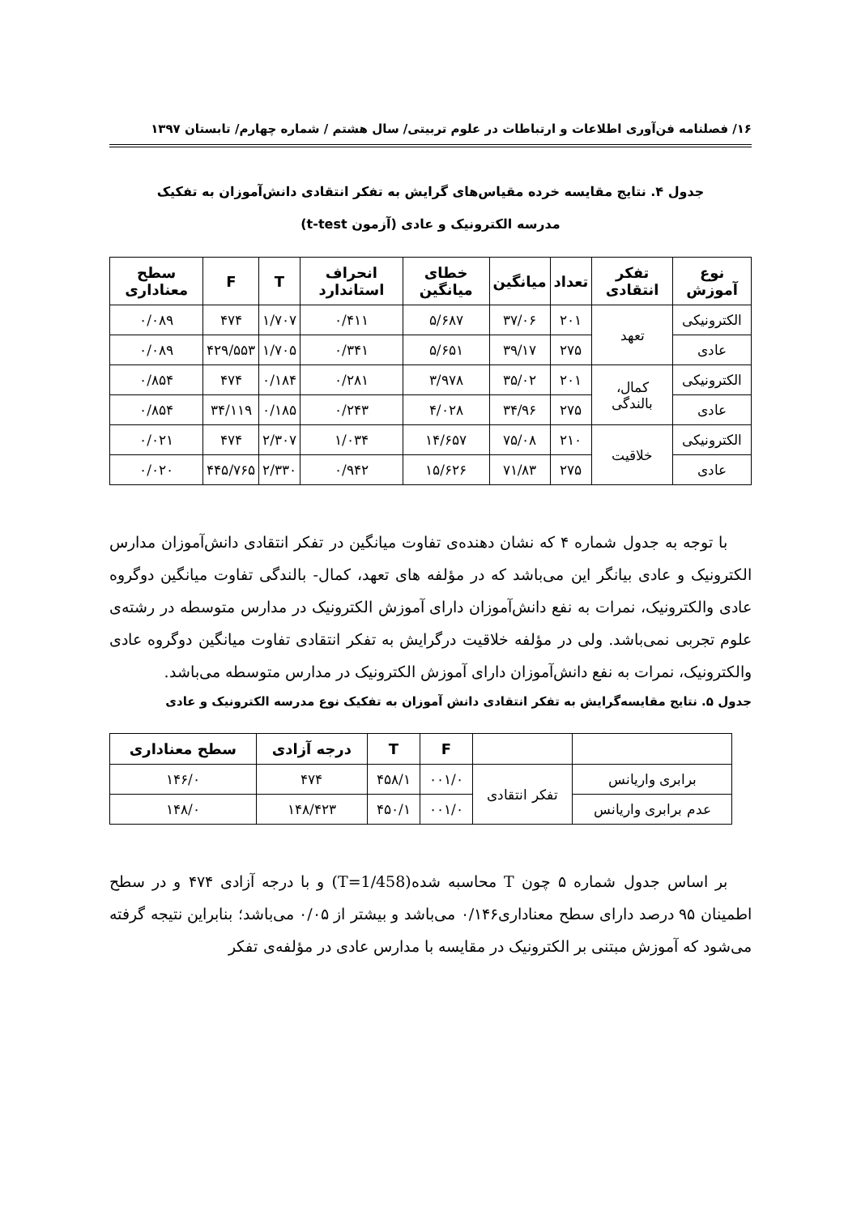۱۶/ فصلنامه فن‌آوری اطلاعات و ارتباطات در علوم تربیتی/ سال هشتم / شماره چهارم/ تابستان ۱۳۹۷
جدول ۴. نتایج مقایسه خرده مقیاس‌های گرایش به تفکر انتقادی دانش‌آموزان به تفکیک مدرسه الکترونیک و عادی (آزمون t-test)
| نوع آموزش | تفکر انتقادی | تعداد | میانگین | خطای میانگین | انحراف استاندارد | T | F | سطح معناداری |
| --- | --- | --- | --- | --- | --- | --- | --- | --- |
| الکترونیکی | تعهد | ۲۰۱ | ۳۷/۰۶ | ۵/۶۸۷ | ۰/۴۱۱ | ۱/۷۰۷ | ۴۷۴ | ۰/۰۸۹ |
| عادی | | ۲۷۵ | ۳۹/۱۷ | ۵/۶۵۱ | ۰/۳۴۱ | ۱/۷۰۵ | ۴۲۹/۵۵۳ | ۰/۰۸۹ |
| الکترونیکی | کمال، بالندگی | ۲۰۱ | ۳۵/۰۲ | ۳/۹۷۸ | ۰/۲۸۱ | ۰/۱۸۴ | ۴۷۴ | ۰/۸۵۴ |
| عادی | | ۲۷۵ | ۳۴/۹۶ | ۴/۰۲۸ | ۰/۲۴۳ | ۰/۱۸۵ | ۳۴/۱۱۹ | ۰/۸۵۴ |
| الکترونیکی | خلاقیت | ۲۱۰ | ۷۵/۰۸ | ۱۴/۶۵۷ | ۱/۰۳۴ | ۲/۳۰۷ | ۴۷۴ | ۰/۰۲۱ |
| عادی | | ۲۷۵ | ۷۱/۸۳ | ۱۵/۶۲۶ | ۰/۹۴۲ | ۲/۳۳۰ | ۴۴۵/۷۶۵ | ۰/۰۲۰ |
با توجه به جدول شماره ۴ که نشان دهنده‌ی تفاوت میانگین در تفکر انتقادی دانش‌آموزان مدارس الکترونیک و عادی بیانگر این می‌باشد که در مؤلفه های تعهد، کمال- بالندگی تفاوت میانگین دوگروه عادی والکترونیک، نمرات به نفع دانش‌آموزان دارای آموزش الکترونیک در مدارس متوسطه در رشته‌ی علوم تجربی نمی‌باشد. ولی در مؤلفه خلاقیت درگرایش به تفکر انتقادی تفاوت میانگین دوگروه عادی والکترونیک، نمرات به نفع دانش‌آموزان دارای آموزش الکترونیک در مدارس متوسطه می‌باشد.
جدول ۵. نتایج مقایسه‌گرایش به تفکر انتقادی دانش آموزان به تفکیک نوع مدرسه الکترونیک و عادی
| | | F | T | درجه آزادی | سطح معناداری |
| --- | --- | --- | --- | --- | --- |
| برابری واریانس | تفکر انتقادی | ۰۰۱/۰ | ۴۵۸/۱ | ۴۷۴ | ۱۴۶/۰ |
| عدم برابری واریانس | | ۰۰۱/۰ | ۴۵۰/۱ | ۱۴۸/۴۲۳ | ۱۴۸/۰ |
بر اساس جدول شماره ۵ چون T محاسبه شده(T=1/458) و با درجه آزادی ۴۷۴ و در سطح اطمینان ۹۵ درصد دارای سطح معناداری۰/۱۴۶ می‌باشد و بیشتر از ۰/۰۵ می‌باشد؛ بنابراین نتیجه گرفته می‌شود که آموزش مبتنی بر الکترونیک در مقایسه با مدارس عادی در مؤلفه‌ی تفکر